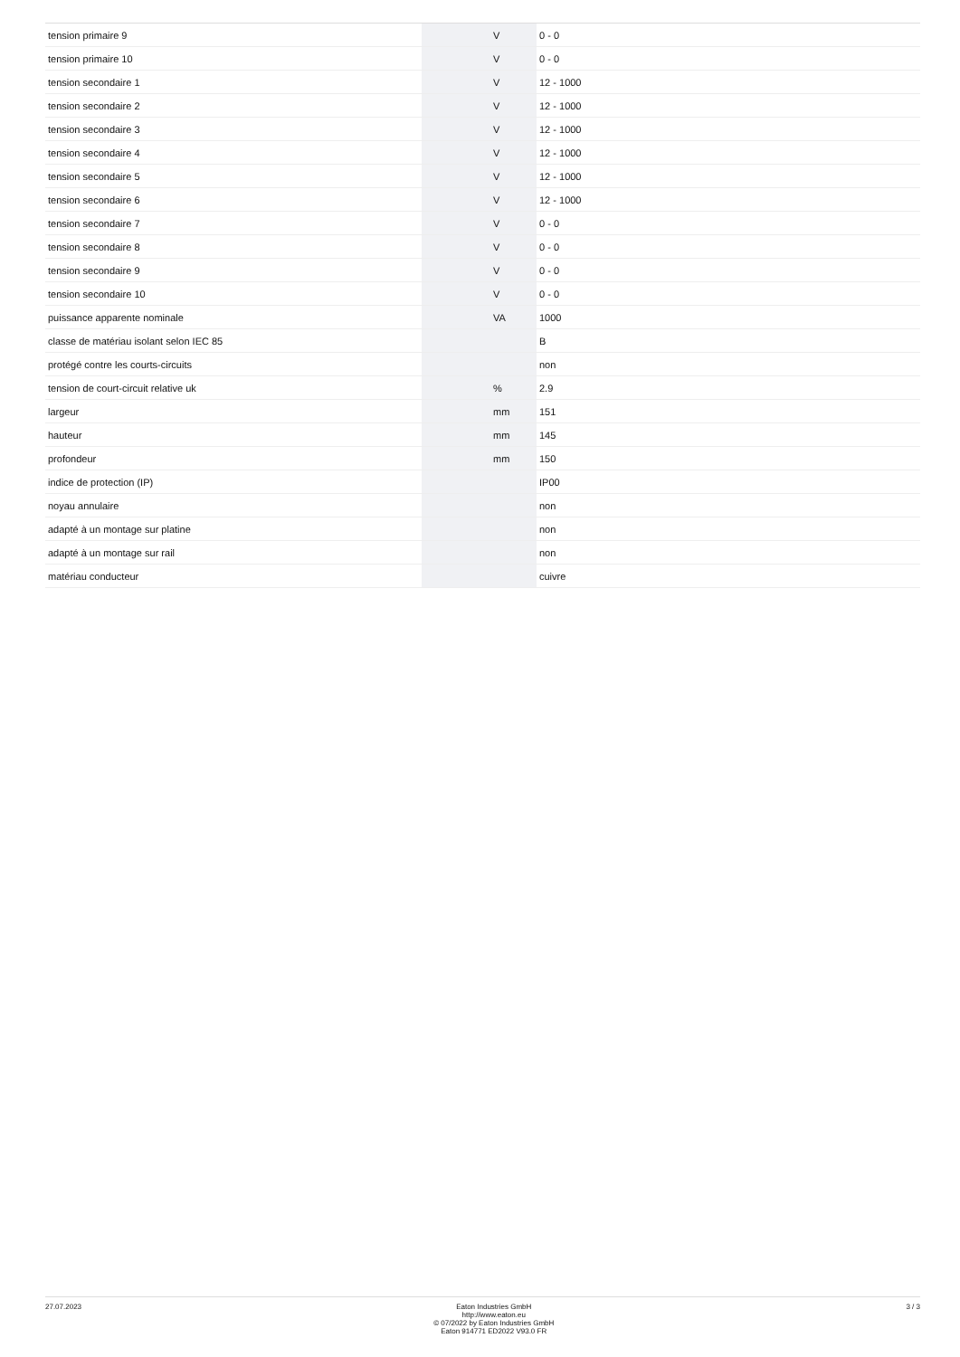| tension primaire 9 | | V | 0 - 0 |
| tension primaire 10 | | V | 0 - 0 |
| tension secondaire 1 | | V | 12 - 1000 |
| tension secondaire 2 | | V | 12 - 1000 |
| tension secondaire 3 | | V | 12 - 1000 |
| tension secondaire 4 | | V | 12 - 1000 |
| tension secondaire 5 | | V | 12 - 1000 |
| tension secondaire 6 | | V | 12 - 1000 |
| tension secondaire 7 | | V | 0 - 0 |
| tension secondaire 8 | | V | 0 - 0 |
| tension secondaire 9 | | V | 0 - 0 |
| tension secondaire 10 | | V | 0 - 0 |
| puissance apparente nominale | | VA | 1000 |
| classe de matériau isolant selon IEC 85 | | | B |
| protégé contre les courts-circuits | | | non |
| tension de court-circuit relative uk | | % | 2.9 |
| largeur | | mm | 151 |
| hauteur | | mm | 145 |
| profondeur | | mm | 150 |
| indice de protection (IP) | | | IP00 |
| noyau annulaire | | | non |
| adapté à un montage sur platine | | | non |
| adapté à un montage sur rail | | | non |
| matériau conducteur | | | cuivre |
27.07.2023 Eaton Industries GmbH
http://www.eaton.eu
© 07/2022 by Eaton Industries GmbH
Eaton 914771 ED2022 V93.0 FR
3 / 3